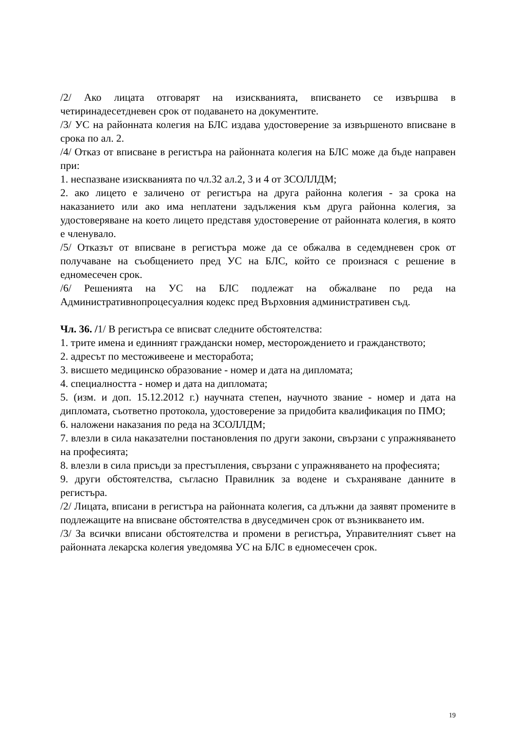/2/ Ако лицата отговарят на изискванията, вписването се извършва в четиринадесетдневен срок от подаването на документите.
/3/ УС на районната колегия на БЛС издава удостоверение за извършеното вписване в срока по ал. 2.
/4/ Отказ от вписване в регистъра на районната колегия на БЛС може да бъде направен при:
1. неспазване изискванията по чл.32 ал.2, 3 и 4 от ЗСОЛЛДМ;
2. ако лицето е заличено от регистъра на друга районна колегия - за срока на наказанието или ако има неплатени задължения към друга районна колегия, за удостоверяване на което лицето представя удостоверение от районната колегия, в която е членувало.
/5/ Отказът от вписване в регистъра може да се обжалва в седемдневен срок от получаване на съобщението пред УС на БЛС, който се произнася с решение в едномесечен срок.
/6/ Решенията на УС на БЛС подлежат на обжалване по реда на Административнопроцесуалния кодекс пред Върховния административен съд.
Чл. 36. /1/ В регистъра се вписват следните обстоятелства:
1. трите имена и единният граждански номер, месторождението и гражданството;
2. адресът по местоживеене и месторабота;
3. висшето медицинско образование - номер и дата на дипломата;
4. специалността - номер и дата на дипломата;
5. (изм. и доп. 15.12.2012 г.) научната степен, научното звание - номер и дата на дипломата, съответно протокола, удостоверение за придобита квалификация по ПМО;
6. наложени наказания по реда на ЗСОЛЛДМ;
7. влезли в сила наказателни постановления по други закони, свързани с упражняването на професията;
8. влезли в сила присъди за престъпления, свързани с упражняването на професията;
9. други обстоятелства, съгласно Правилник за водене и съхраняване данните в регистъра.
/2/ Лицата, вписани в регистъра на районната колегия, са длъжни да заявят промените в подлежащите на вписване обстоятелства в двуседмичен срок от възникването им.
/3/ За всички вписани обстоятелства и промени в регистъра, Управителният съвет на районната лекарска колегия уведомява УС на БЛС в едномесечен срок.
19